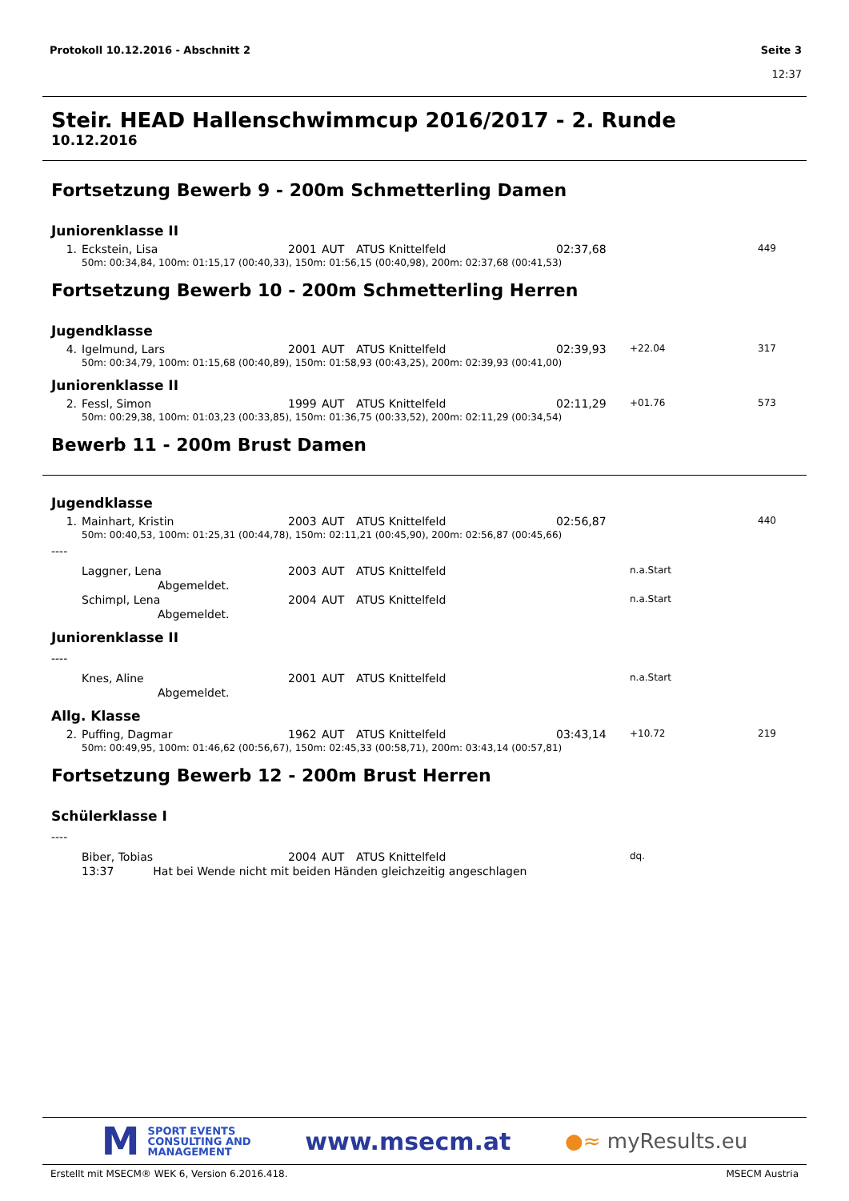Seite 3
12:37 Protokoll 10.12.2016 - Abschnitt 2
Steir. HEAD Hallenschwimmcup 2016/2017 - 2. Runde
10.12.2016
Fortsetzung Bewerb 9 - 200m Schmetterling Damen
Juniorenklasse II
| 1. | Eckstein, Lisa | 2001 | AUT | ATUS Knittelfeld | 02:37,68 | | 449 |
| | 50m: 00:34,84, 100m: 01:15,17 (00:40,33), 150m: 01:56,15 (00:40,98), 200m: 02:37,68 (00:41,53) | | | | | | |
Fortsetzung Bewerb 10 - 200m Schmetterling Herren
Jugendklasse
| 4. | Igelmund, Lars | 2001 | AUT | ATUS Knittelfeld | 02:39,93 | +22.04 | 317 |
| | 50m: 00:34,79, 100m: 01:15,68 (00:40,89), 150m: 01:58,93 (00:43,25), 200m: 02:39,93 (00:41,00) | | | | | | |
Juniorenklasse II
| 2. | Fessl, Simon | 1999 | AUT | ATUS Knittelfeld | 02:11,29 | +01.76 | 573 |
| | 50m: 00:29,38, 100m: 01:03,23 (00:33,85), 150m: 01:36,75 (00:33,52), 200m: 02:11,29 (00:34,54) | | | | | | |
Bewerb 11 - 200m Brust Damen
Jugendklasse
| 1. | Mainhart, Kristin | 2003 | AUT | ATUS Knittelfeld | 02:56,87 | | 440 |
| | 50m: 00:40,53, 100m: 01:25,31 (00:44,78), 150m: 02:11,21 (00:45,90), 200m: 02:56,87 (00:45,66) | | | | | | |
| ---- | | | | | | | |
| | Laggner, Lena | 2003 | AUT | ATUS Knittelfeld | | n.a.Start | |
| | Abgemeldet. | | | | | | |
| | Schimpl, Lena | 2004 | AUT | ATUS Knittelfeld | | n.a.Start | |
| | Abgemeldet. | | | | | | |
Juniorenklasse II
| ---- | | | | | | | |
| | Knes, Aline | 2001 | AUT | ATUS Knittelfeld | | n.a.Start | |
| | Abgemeldet. | | | | | | |
Allg. Klasse
| 2. | Puffing, Dagmar | 1962 | AUT | ATUS Knittelfeld | 03:43,14 | +10.72 | 219 |
| | 50m: 00:49,95, 100m: 01:46,62 (00:56,67), 150m: 02:45,33 (00:58,71), 200m: 03:43,14 (00:57,81) | | | | | | |
Fortsetzung Bewerb 12 - 200m Brust Herren
Schülerklasse I
| ---- | | | | | | | |
| | Biber, Tobias | 2004 | AUT | ATUS Knittelfeld | | dq. | |
| | 13:37 Hat bei Wende nicht mit beiden Händen gleichzeitig angeschlagen | | | | | | |
M SPORT EVENTS
CONSULTING AND
MANAGEMENT
www.msecm.at
●≈ myResults.eu
MSECM Austria Erstellt mit MSECM® WEK 6, Version 6.2016.418.